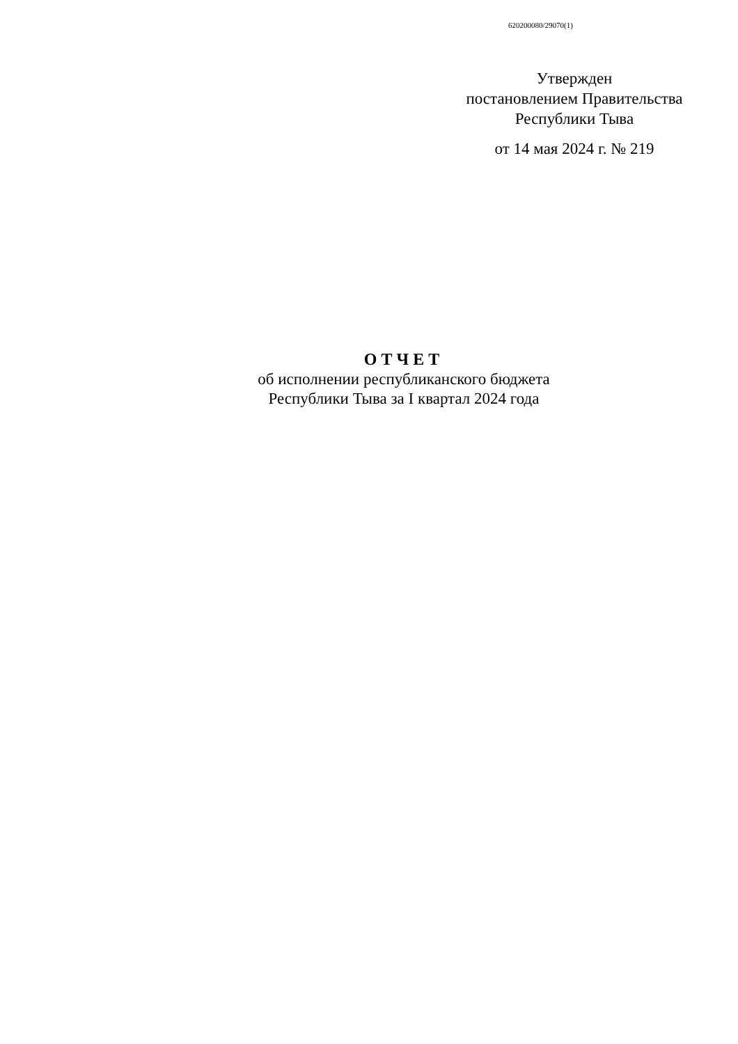620200080/29070(1)
Утвержден
постановлением Правительства
Республики Тыва
от 14 мая 2024 г. № 219
ОТЧЕТ
об исполнении республиканского бюджета
Республики Тыва за I квартал 2024 года